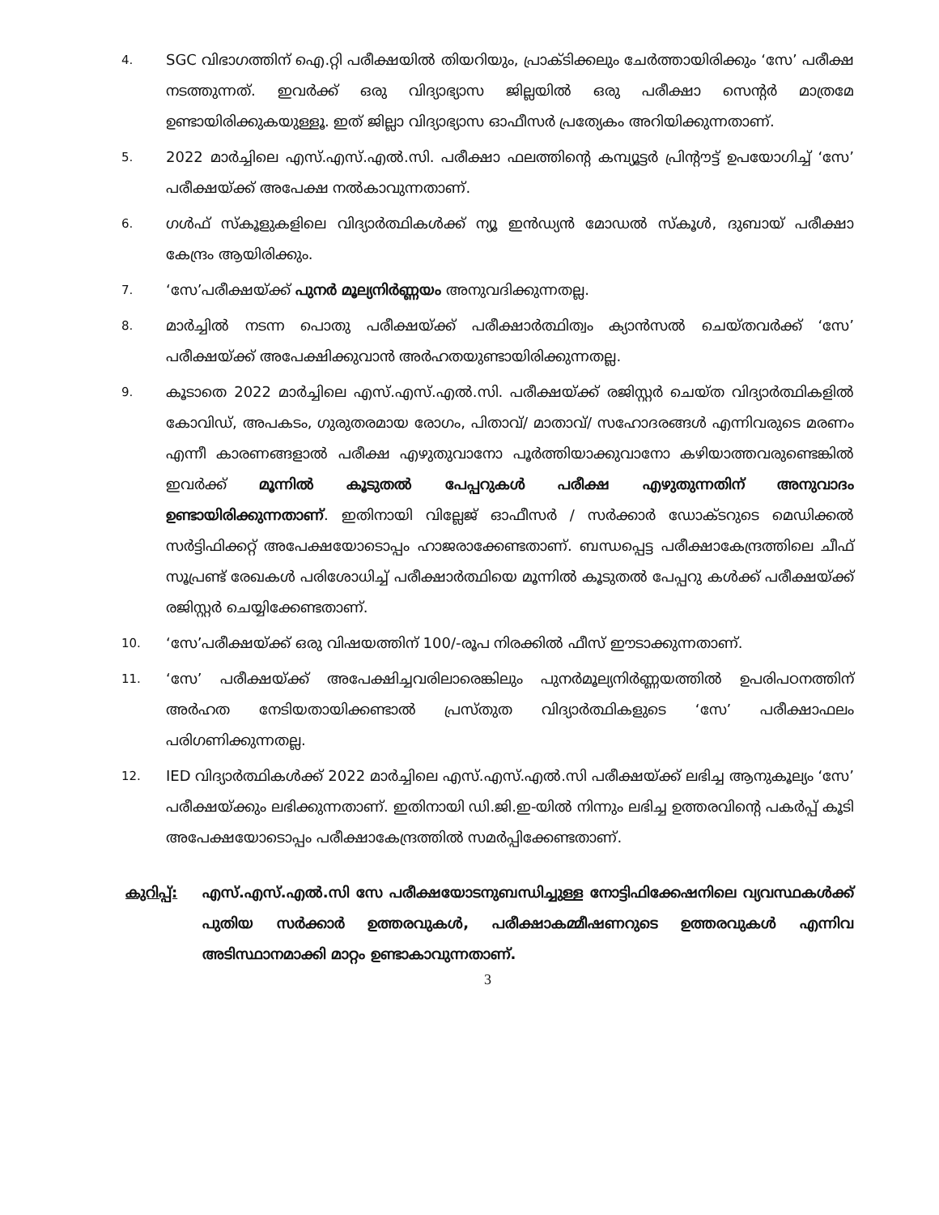4.
SGC വിഭാഗത്തിന് ഐ.റ്റി പരീക്ഷയിൽ തിയറിയും, പ്രാക്ടിക്കലും ചേർത്തായിരിക്കും ‘സേ’ പരീക്ഷ നടത്തുന്നത്. ഇവർക്ക് ഒരു വിദ്യാഭ്യാസ ജില്ലയിൽ ഒരു പരീക്ഷാ സെന്റർ മാത്രമേ ഉണ്ടായിരിക്കുകയുള്ളൂ. ഇത് ജില്ലാ വിദ്യാഭ്യാസ ഓഫീസർ പ്രത്യേകം അറിയിക്കുന്നതാണ്.
5.
2022 മാർച്ചിലെ എസ്.എസ്.എൽ.സി. പരീക്ഷാ ഫലത്തിന്റെ കമ്പ്യൂട്ടർ പ്രിന്റൗട്ട് ഉപയോഗിച്ച് ‘സേ’ പരീക്ഷയ്ക്ക് അപേക്ഷ നൽകാവുന്നതാണ്.
6.
ഗൾഫ് സ്കൂളുകളിലെ വിദ്യാർത്ഥികൾക്ക് ന്യൂ ഇൻഡ്യൻ മോഡൽ സ്കൂൾ, ദുബായ് പരീക്ഷാ കേന്ദ്രം ആയിരിക്കും.
7.
‘സേ’പരീക്ഷയ്ക്ക് പുനർ മൂല്യനിർണ്ണയം അനുവദിക്കുന്നതല്ല.
8.
മാർച്ചിൽ നടന്ന പൊതു പരീക്ഷയ്ക്ക് പരീക്ഷാർത്ഥിത്വം ക്യാൻസൽ ചെയ്തവർക്ക് ‘സേ’ പരീക്ഷയ്ക്ക് അപേക്ഷിക്കുവാൻ അർഹതയുണ്ടായിരിക്കുന്നതല്ല.
9.
കൂടാതെ 2022 മാർച്ചിലെ എസ്.എസ്.എൽ.സി. പരീക്ഷയ്ക്ക് രജിസ്റ്റർ ചെയ്ത വിദ്യാർത്ഥികളിൽ കോവിഡ്, അപകടം, ഗുരുതരമായ രോഗം, പിതാവ്/ മാതാവ്/ സഹോദരങ്ങൾ എന്നിവരുടെ മരണം എന്നീ കാരണങ്ങളാൽ പരീക്ഷ എഴുതുവാനോ പൂർത്തിയാക്കുവാനോ കഴിയാത്തവരുണ്ടെങ്കിൽ ഇവർക്ക് മൂന്നിൽ കൂടുതൽ പേപ്പറുകൾ പരീക്ഷ എഴുതുന്നതിന് അനുവാദം ഉണ്ടായിരിക്കുന്നതാണ്. ഇതിനായി വില്ലേജ് ഓഫീസർ / സർക്കാർ ഡോക്ടറുടെ മെഡിക്കൽ സർട്ടിഫിക്കറ്റ് അപേക്ഷയോടൊപ്പം ഹാജരാക്കേണ്ടതാണ്. ബന്ധപ്പെട്ട പരീക്ഷാകേന്ദ്രത്തിലെ ചീഫ് സൂപ്രണ്ട് രേഖകൾ പരിശോധിച്ച് പരീക്ഷാർത്ഥിയെ മൂന്നിൽ കൂടുതൽ പേപ്പറു കൾക്ക് പരീക്ഷയ്ക്ക് രജിസ്റ്റർ ചെയ്യിക്കേണ്ടതാണ്.
10.
‘സേ’പരീക്ഷയ്ക്ക് ഒരു വിഷയത്തിന് 100/-രൂപ നിരക്കിൽ ഫീസ് ഈടാക്കുന്നതാണ്.
11.
‘സേ’ പരീക്ഷയ്ക്ക് അപേക്ഷിച്ചവരിലാരെങ്കിലും പുനർമൂല്യനിർണ്ണയത്തിൽ ഉപരിപഠനത്തിന് അർഹത നേടിയതായിക്കണ്ടാൽ പ്രസ്തുത വിദ്യാർത്ഥികളുടെ ‘സേ’ പരീക്ഷാഫലം പരിഗണിക്കുന്നതല്ല.
12.
IED വിദ്യാർത്ഥികൾക്ക് 2022 മാർച്ചിലെ എസ്.എസ്.എൽ.സി പരീക്ഷയ്ക്ക് ലഭിച്ച ആനുകൂല്യം ‘സേ’ പരീക്ഷയ്ക്കും ലഭിക്കുന്നതാണ്. ഇതിനായി ഡി.ജി.ഇ-യിൽ നിന്നും ലഭിച്ച ഉത്തരവിന്റെ പകർപ്പ് കൂടി അപേക്ഷയോടൊപ്പം പരീക്ഷാകേന്ദ്രത്തിൽ സമർപ്പിക്കേണ്ടതാണ്.
കുറിപ്പ്:
എസ്.എസ്.എൽ.സി സേ പരീക്ഷയോടനുബന്ധിച്ചുള്ള നോട്ടിഫിക്കേഷനിലെ വ്യവസ്ഥകൾക്ക് പുതിയ സർക്കാർ ഉത്തരവുകൾ, പരീക്ഷാകമ്മീഷണറുടെ ഉത്തരവുകൾ എന്നിവ അടിസ്ഥാനമാക്കി മാറ്റം ഉണ്ടാകാവുന്നതാണ്.
3